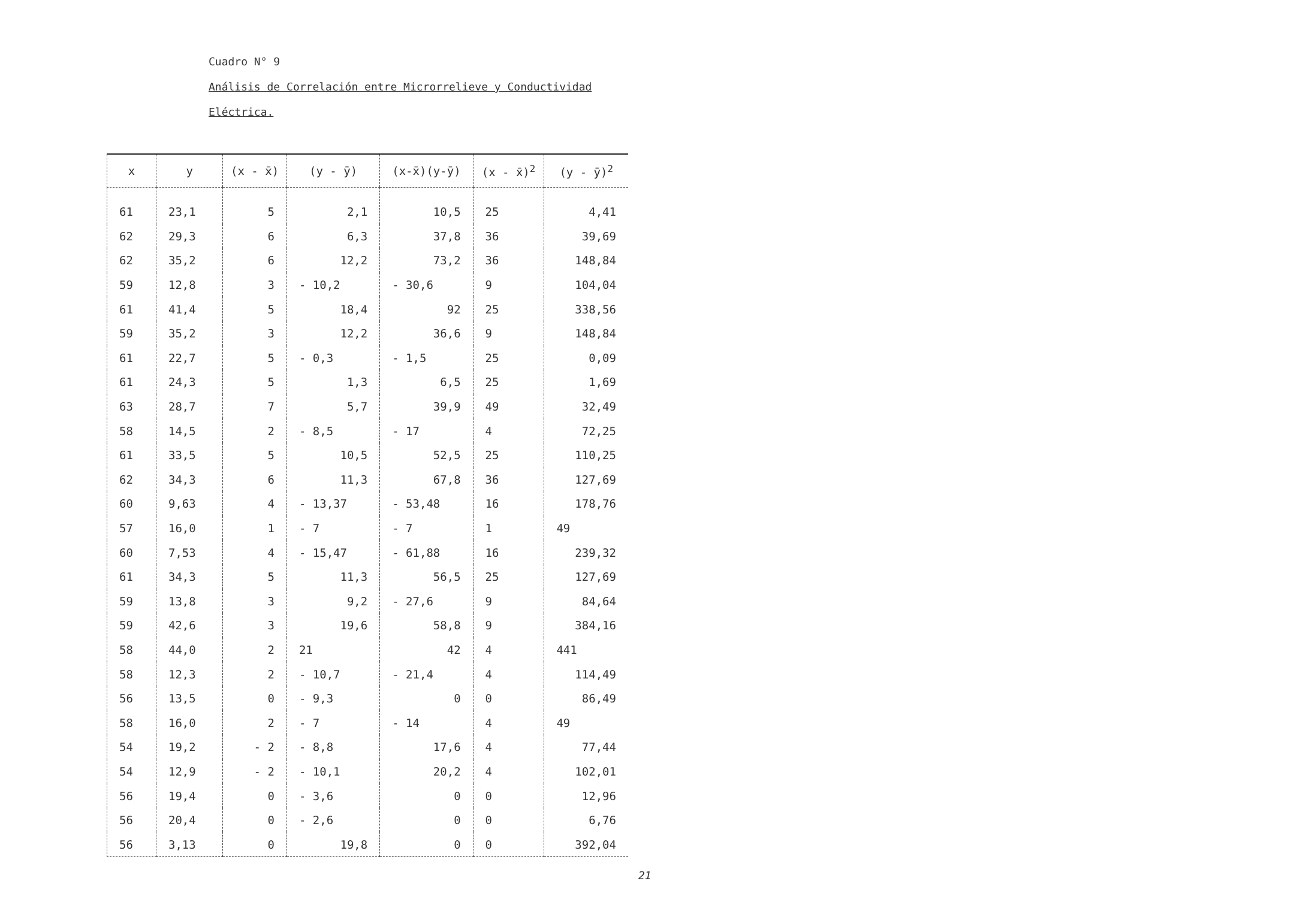Cuadro N° 9
Análisis de Correlación entre Microrrelieve y Conductividad
Eléctrica.
| x | y | (x - x̄) | (y - ȳ) | (x-x̄)(y-ȳ) | (x - x̄)<sup>2</sup> | (y - ȳ)<sup>2</sup> |
| --- | --- | --- | --- | --- | --- | --- |
| 61 | 23,1 | 5 | 2,1 | 10,5 | 25 | 4,41 |
| 62 | 29,3 | 6 | 6,3 | 37,8 | 36 | 39,69 |
| 62 | 35,2 | 6 | 12,2 | 73,2 | 36 | 148,84 |
| 59 | 12,8 | 3 | - 10,2 | - 30,6 | 9 | 104,04 |
| 61 | 41,4 | 5 | 18,4 | 92 | 25 | 338,56 |
| 59 | 35,2 | 3 | 12,2 | 36,6 | 9 | 148,84 |
| 61 | 22,7 | 5 | - 0,3 | - 1,5 | 25 | 0,09 |
| 61 | 24,3 | 5 | 1,3 | 6,5 | 25 | 1,69 |
| 63 | 28,7 | 7 | 5,7 | 39,9 | 49 | 32,49 |
| 58 | 14,5 | 2 | - 8,5 | - 17 | 4 | 72,25 |
| 61 | 33,5 | 5 | 10,5 | 52,5 | 25 | 110,25 |
| 62 | 34,3 | 6 | 11,3 | 67,8 | 36 | 127,69 |
| 60 | 9,63 | 4 | - 13,37 | - 53,48 | 16 | 178,76 |
| 57 | 16,0 | 1 | - 7 | - 7 | 1 | 49 |
| 60 | 7,53 | 4 | - 15,47 | - 61,88 | 16 | 239,32 |
| 61 | 34,3 | 5 | 11,3 | 56,5 | 25 | 127,69 |
| 59 | 13,8 | 3 | 9,2 | - 27,6 | 9 | 84,64 |
| 59 | 42,6 | 3 | 19,6 | 58,8 | 9 | 384,16 |
| 58 | 44,0 | 2 | 21 | 42 | 4 | 441 |
| 58 | 12,3 | 2 | - 10,7 | - 21,4 | 4 | 114,49 |
| 56 | 13,5 | 0 | - 9,3 | 0 | 0 | 86,49 |
| 58 | 16,0 | 2 | - 7 | - 14 | 4 | 49 |
| 54 | 19,2 | - 2 | - 8,8 | 17,6 | 4 | 77,44 |
| 54 | 12,9 | - 2 | - 10,1 | 20,2 | 4 | 102,01 |
| 56 | 19,4 | 0 | - 3,6 | 0 | 0 | 12,96 |
| 56 | 20,4 | 0 | - 2,6 | 0 | 0 | 6,76 |
| 56 | 3,13 | 0 | 19,8 | 0 | 0 | 392,04 |
21